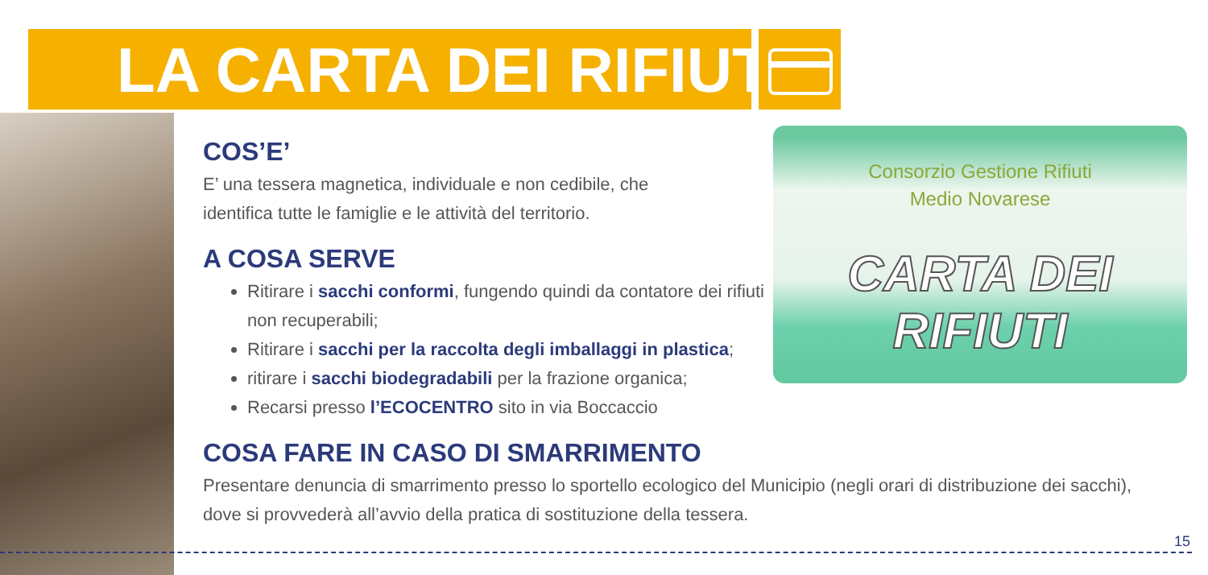LA CARTA DEI RIFIUTI
Consorzio Gestione Rifiuti
Medio Novarese
CARTA DEI RIFIUTI
COS’E’
E’ una tessera magnetica, individuale e non cedibile, che
identifica tutte le famiglie e le attività del territorio.
A COSA SERVE
Ritirare i sacchi conformi, fungendo quindi da contatore dei rifiuti non recuperabili;
Ritirare i sacchi per la raccolta degli imballaggi in plastica;
ritirare i sacchi biodegradabili per la frazione organica;
Recarsi presso l’ECOCENTRO sito in via Boccaccio
COSA FARE IN CASO DI SMARRIMENTO
Presentare denuncia di smarrimento presso lo sportello ecologico del Municipio (negli orari di distribuzione dei sacchi), dove si provvederà all’avvio della pratica di sostituzione della tessera.
15